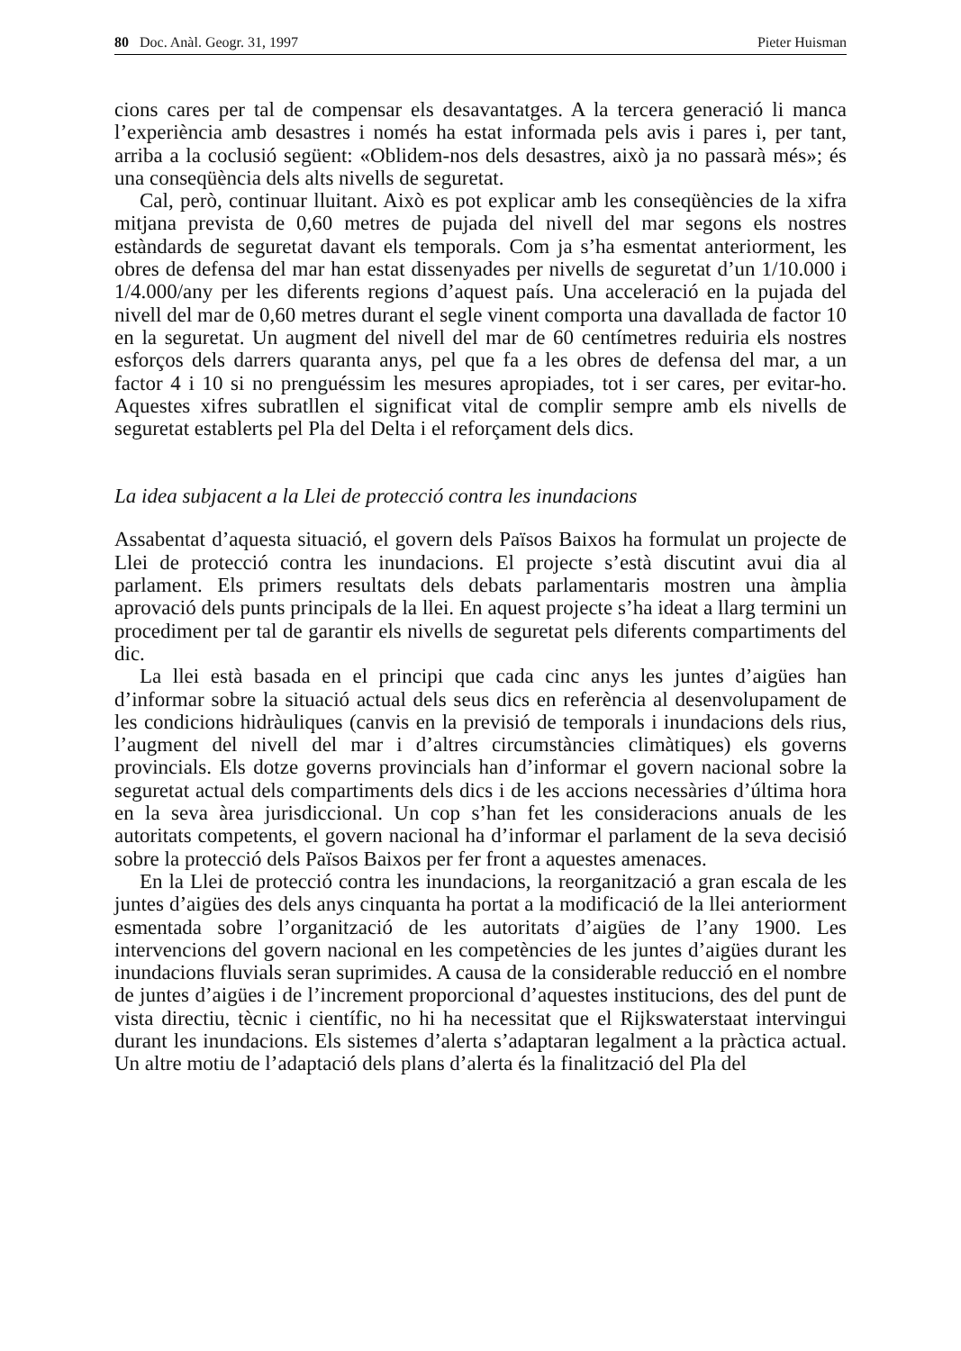80 Doc. Anàl. Geogr. 31, 1997 Pieter Huisman
cions cares per tal de compensar els desavantatges. A la tercera generació li manca l’experiència amb desastres i només ha estat informada pels avis i pares i, per tant, arriba a la coclusió següent: «Oblidem-nos dels desastres, això ja no passarà més»; és una conseqüència dels alts nivells de seguretat.
Cal, però, continuar lluitant. Això es pot explicar amb les conseqüències de la xifra mitjana prevista de 0,60 metres de pujada del nivell del mar segons els nostres estàndards de seguretat davant els temporals. Com ja s’ha esmentat anteriorment, les obres de defensa del mar han estat dissenyades per nivells de seguretat d’un 1/10.000 i 1/4.000/any per les diferents regions d’aquest país. Una acceleració en la pujada del nivell del mar de 0,60 metres durant el segle vinent comporta una davallada de factor 10 en la seguretat. Un augment del nivell del mar de 60 centímetres reduiria els nostres esforços dels darrers quaranta anys, pel que fa a les obres de defensa del mar, a un factor 4 i 10 si no prenguéssim les mesures apropiades, tot i ser cares, per evitar-ho. Aquestes xifres subratllen el significat vital de complir sempre amb els nivells de seguretat establerts pel Pla del Delta i el reforçament dels dics.
La idea subjacent a la Llei de protecció contra les inundacions
Assabentat d’aquesta situació, el govern dels Països Baixos ha formulat un projecte de Llei de protecció contra les inundacions. El projecte s’està discutint avui dia al parlament. Els primers resultats dels debats parlamentaris mostren una àmplia aprovació dels punts principals de la llei. En aquest projecte s’ha ideat a llarg termini un procediment per tal de garantir els nivells de seguretat pels diferents compartiments del dic.
La llei està basada en el principi que cada cinc anys les juntes d’aigües han d’informar sobre la situació actual dels seus dics en referència al desenvolupament de les condicions hidràuliques (canvis en la previsió de temporals i inundacions dels rius, l’augment del nivell del mar i d’altres circumstàncies climàtiques) els governs provincials. Els dotze governs provincials han d’informar el govern nacional sobre la seguretat actual dels compartiments dels dics i de les accions necessàries d’última hora en la seva àrea jurisdiccional. Un cop s’han fet les consideracions anuals de les autoritats competents, el govern nacional ha d’informar el parlament de la seva decisió sobre la protecció dels Països Baixos per fer front a aquestes amenaces.
En la Llei de protecció contra les inundacions, la reorganització a gran escala de les juntes d’aigües des dels anys cinquanta ha portat a la modificació de la llei anteriorment esmentada sobre l’organització de les autoritats d’aigües de l’any 1900. Les intervencions del govern nacional en les competències de les juntes d’aigües durant les inundacions fluvials seran suprimides. A causa de la considerable reducció en el nombre de juntes d’aigües i de l’increment proporcional d’aquestes institucions, des del punt de vista directiu, tècnic i científic, no hi ha necessitat que el Rijkswaterstaat intervingui durant les inundacions. Els sistemes d’alerta s’adaptaran legalment a la pràctica actual. Un altre motiu de l’adaptació dels plans d’alerta és la finalització del Pla del